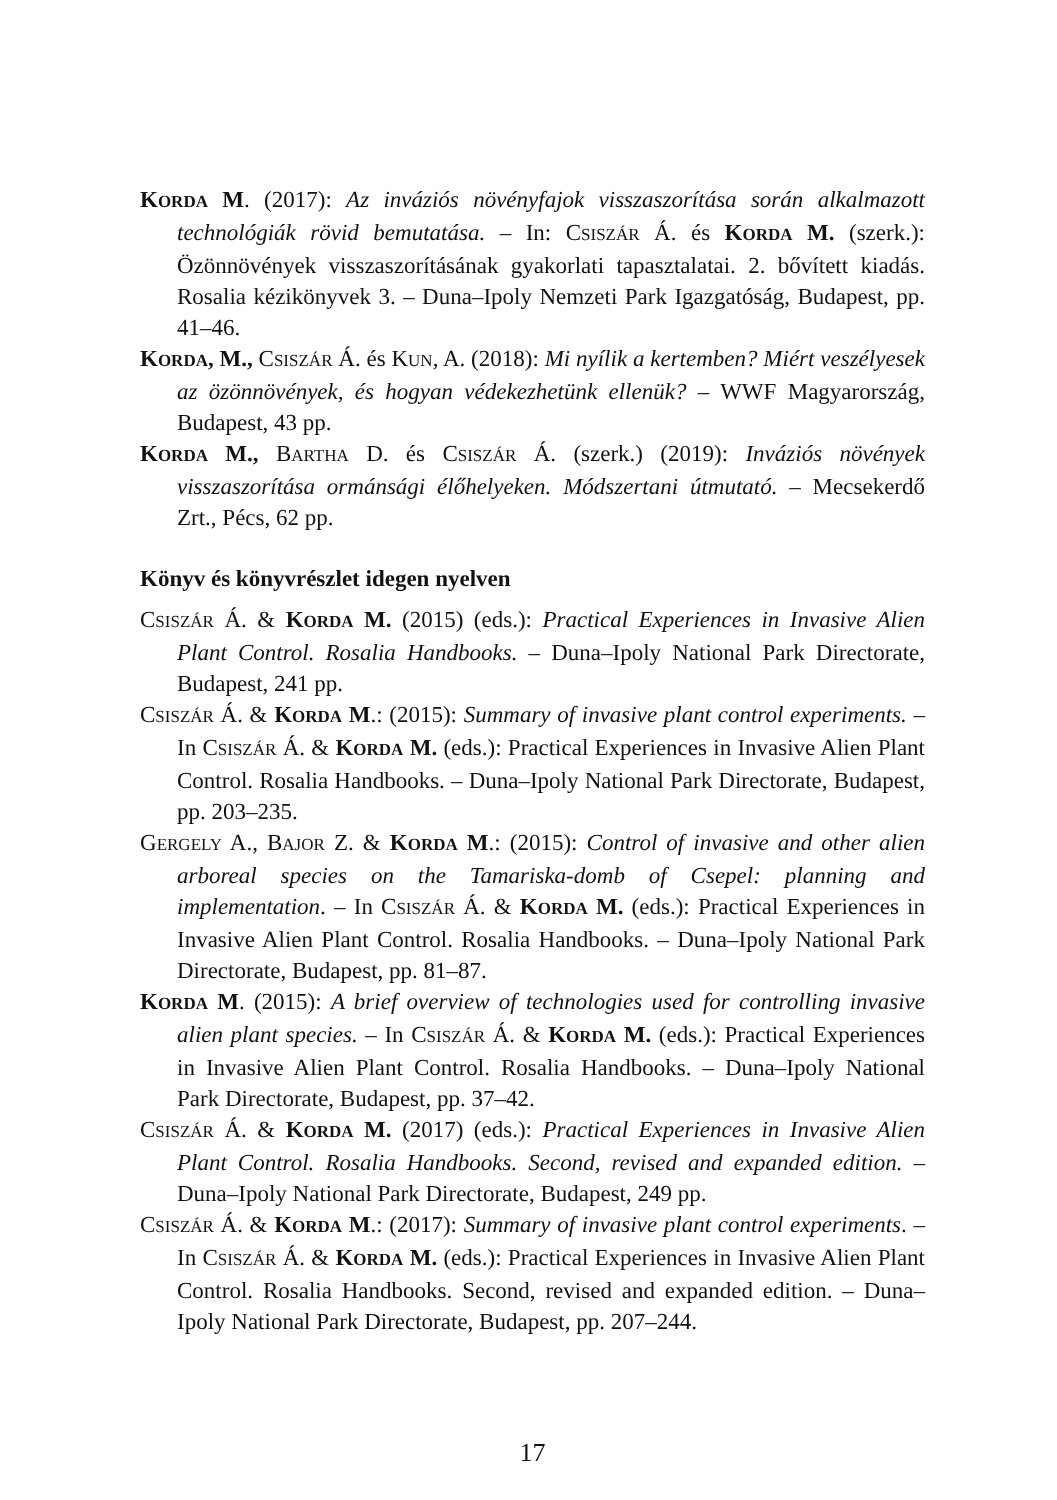KORDA M. (2017): Az inváziós növényfajok visszaszorítása során alkalmazott technológiák rövid bemutatása. – In: CSISZÁR Á. és KORDA M. (szerk.): Özönnövények visszaszorításának gyakorlati tapasztalatai. 2. bővített kiadás. Rosalia kézikönyvek 3. – Duna–Ipoly Nemzeti Park Igazgatóság, Budapest, pp. 41–46.
KORDA, M., CSISZÁR Á. és KUN, A. (2018): Mi nyílik a kertemben? Miért veszélyesek az özönnövények, és hogyan védekezhetünk ellenük? – WWF Magyarország, Budapest, 43 pp.
KORDA M., BARTHA D. és CSISZÁR Á. (szerk.) (2019): Inváziós növények visszaszorítása ormánsági élőhelyeken. Módszertani útmutató. – Mecsekerdő Zrt., Pécs, 62 pp.
Könyv és könyvrészlet idegen nyelven
CSISZÁR Á. & KORDA M. (2015) (eds.): Practical Experiences in Invasive Alien Plant Control. Rosalia Handbooks. – Duna–Ipoly National Park Directorate, Budapest, 241 pp.
CSISZÁR Á. & KORDA M.: (2015): Summary of invasive plant control experiments. – In CSISZÁR Á. & KORDA M. (eds.): Practical Experiences in Invasive Alien Plant Control. Rosalia Handbooks. – Duna–Ipoly National Park Directorate, Budapest, pp. 203–235.
GERGELY A., BAJOR Z. & KORDA M.: (2015): Control of invasive and other alien arboreal species on the Tamariska-domb of Csepel: planning and implementation. – In CSISZÁR Á. & KORDA M. (eds.): Practical Experiences in Invasive Alien Plant Control. Rosalia Handbooks. – Duna–Ipoly National Park Directorate, Budapest, pp. 81–87.
KORDA M. (2015): A brief overview of technologies used for controlling invasive alien plant species. – In CSISZÁR Á. & KORDA M. (eds.): Practical Experiences in Invasive Alien Plant Control. Rosalia Handbooks. – Duna–Ipoly National Park Directorate, Budapest, pp. 37–42.
CSISZÁR Á. & KORDA M. (2017) (eds.): Practical Experiences in Invasive Alien Plant Control. Rosalia Handbooks. Second, revised and expanded edition. – Duna–Ipoly National Park Directorate, Budapest, 249 pp.
CSISZÁR Á. & KORDA M.: (2017): Summary of invasive plant control experiments. – In CSISZÁR Á. & KORDA M. (eds.): Practical Experiences in Invasive Alien Plant Control. Rosalia Handbooks. Second, revised and expanded edition. – Duna–Ipoly National Park Directorate, Budapest, pp. 207–244.
17